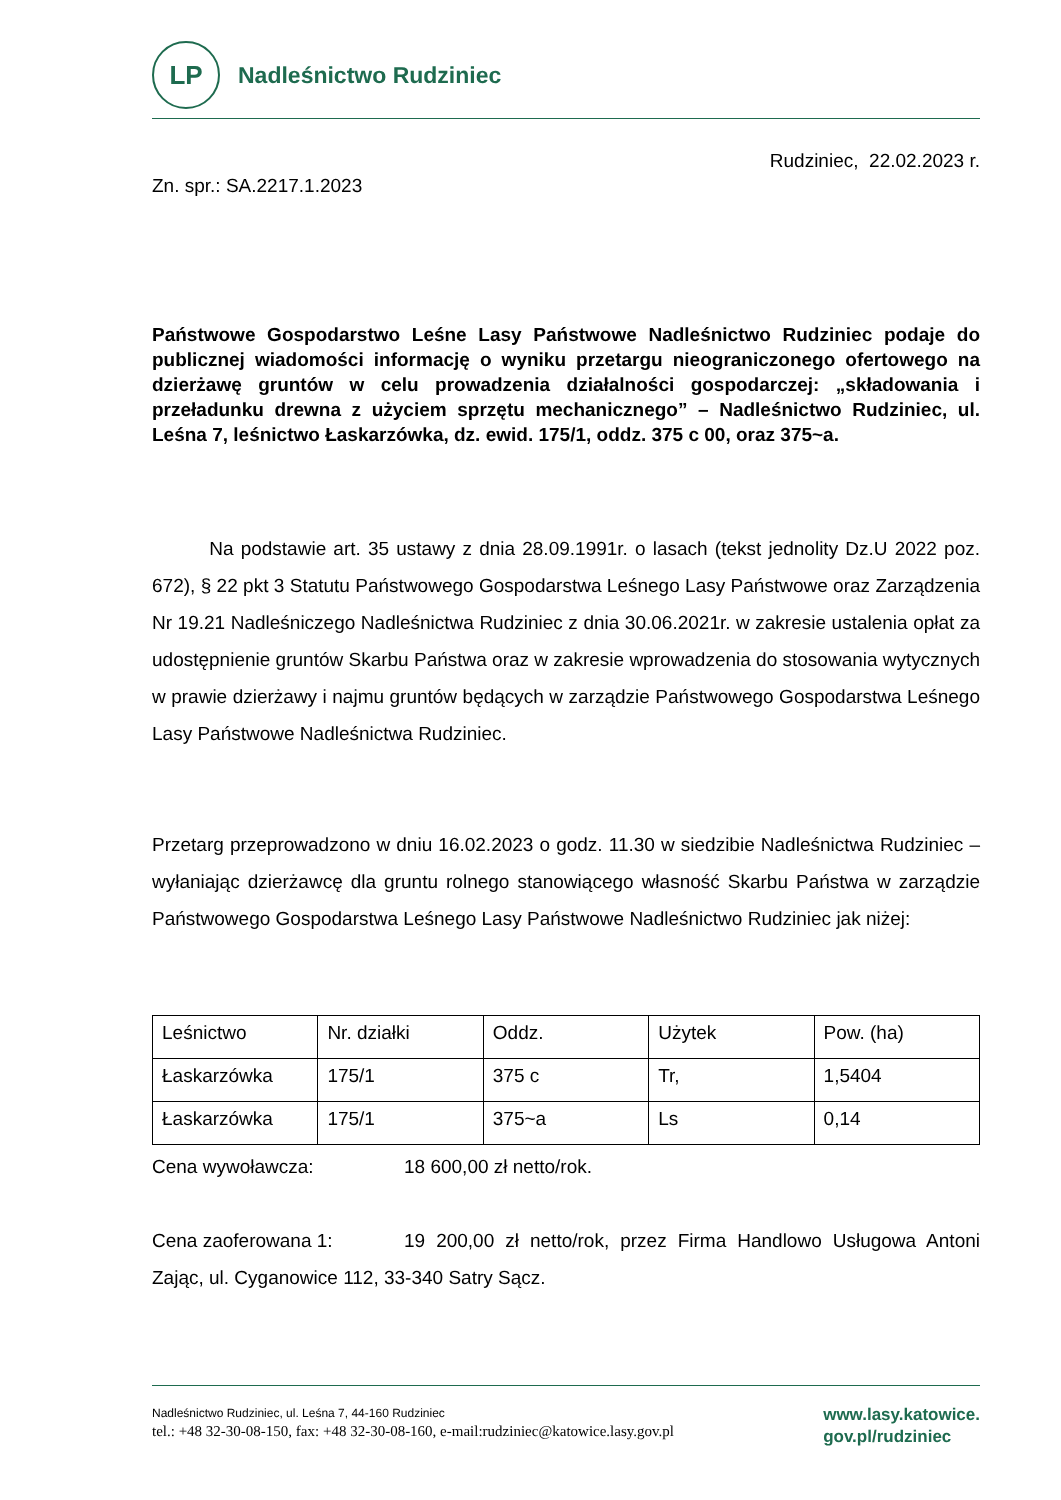LP
Nadleśnictwo Rudziniec
Rudziniec, 22.02.2023 r.
Zn. spr.: SA.2217.1.2023
Państwowe Gospodarstwo Leśne Lasy Państwowe Nadleśnictwo Rudziniec podaje do publicznej wiadomości informację o wyniku przetargu nieograniczonego ofertowego na dzierżawę gruntów w celu prowadzenia działalności gospodarczej: „składowania i przeładunku drewna z użyciem sprzętu mechanicznego” – Nadleśnictwo Rudziniec, ul. Leśna 7, leśnictwo Łaskarzówka, dz. ewid. 175/1, oddz. 375 c 00, oraz 375~a.
Na podstawie art. 35 ustawy z dnia 28.09.1991r. o lasach (tekst jednolity Dz.U 2022 poz. 672), § 22 pkt 3 Statutu Państwowego Gospodarstwa Leśnego Lasy Państwowe oraz Zarządzenia Nr 19.21 Nadleśniczego Nadleśnictwa Rudziniec z dnia 30.06.2021r. w zakresie ustalenia opłat za udostępnienie gruntów Skarbu Państwa oraz w zakresie wprowadzenia do stosowania wytycznych w prawie dzierżawy i najmu gruntów będących w zarządzie Państwowego Gospodarstwa Leśnego Lasy Państwowe Nadleśnictwa Rudziniec.
Przetarg przeprowadzono w dniu 16.02.2023 o godz. 11.30 w siedzibie Nadleśnictwa Rudziniec – wyłaniając dzierżawcę dla gruntu rolnego stanowiącego własność Skarbu Państwa w zarządzie Państwowego Gospodarstwa Leśnego Lasy Państwowe Nadleśnictwo Rudziniec jak niżej:
| Leśnictwo | Nr. działki | Oddz. | Użytek | Pow. (ha) |
| --- | --- | --- | --- | --- |
| Łaskarzówka | 175/1 | 375 c | Tr, | 1,5404 |
| Łaskarzówka | 175/1 | 375~a | Ls | 0,14 |
Cena wywoławcza: 18 600,00 zł netto/rok.
Cena zaoferowana 1: 19 200,00 zł netto/rok, przez Firma Handlowo Usługowa Antoni Zając, ul. Cyganowice 112, 33-340 Satry Sącz.
Nadleśnictwo Rudziniec, ul. Leśna 7, 44-160 Rudziniec
tel.: +48 32-30-08-150, fax: +48 32-30-08-160, e-mail:rudziniec@katowice.lasy.gov.pl
www.lasy.katowice.
gov.pl/rudziniec